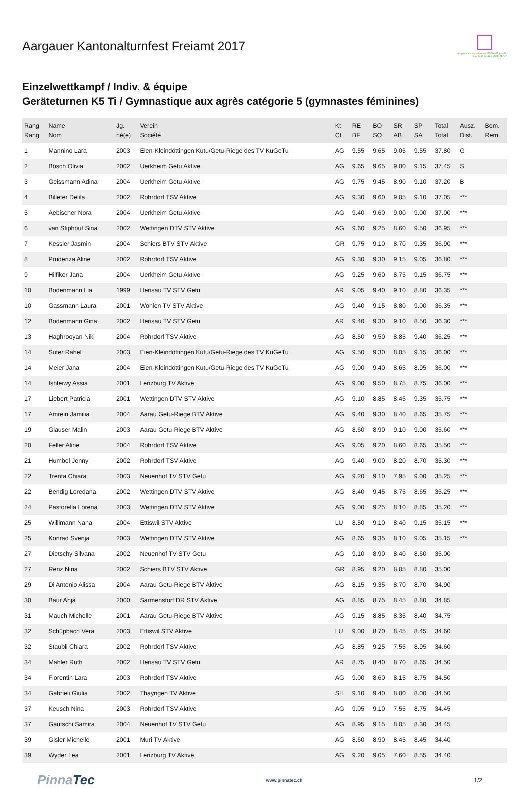Aargauer Kantonalturnfest Freiamt 2017
Aargauer Kantonalturnfest FREIAMT 14.–25. Juni 2017 US PUURER FROID
Einzelwettkampf / Indiv. & équipe
Geräteturnen K5 Ti / Gymnastique aux agrès catégorie 5 (gymnastes féminines)
| Rang Rang | Name Nom | Jg. né(e) | Verein Société | Kt Ct | RE BF | BO SO | SR AB | SP SA | Total Total | Ausz. Dist. | Bem. Rem. |
| --- | --- | --- | --- | --- | --- | --- | --- | --- | --- | --- | --- |
| 1 | Mannino Lara | 2003 | Eien-Kleindöttingen Kutu/Getu-Riege des TV KuGeTu | AG | 9.55 | 9.65 | 9.05 | 9.55 | 37.80 | G | |
| 2 | Bösch Olivia | 2002 | Uerkheim Getu Aktive | AG | 9.65 | 9.65 | 9.00 | 9.15 | 37.45 | S | |
| 3 | Geissmann Adina | 2004 | Uerkheim Getu Aktive | AG | 9.75 | 9.45 | 8.90 | 9.10 | 37.20 | B | |
| 4 | Billeter Delila | 2002 | Rohrdorf TSV Aktive | AG | 9.30 | 9.60 | 9.05 | 9.10 | 37.05 | *** | |
| 5 | Aebischer Nora | 2004 | Uerkheim Getu Aktive | AG | 9.40 | 9.60 | 9.00 | 9.00 | 37.00 | *** | |
| 6 | van Stiphout Sina | 2002 | Wettingen DTV STV Aktive | AG | 9.60 | 9.25 | 8.60 | 9.50 | 36.95 | *** | |
| 7 | Kessler Jasmin | 2004 | Schiers BTV STV Aktive | GR | 9.75 | 9.10 | 8.70 | 9.35 | 36.90 | *** | |
| 8 | Prudenza Aline | 2002 | Rohrdorf TSV Aktive | AG | 9.30 | 9.30 | 9.15 | 9.05 | 36.80 | *** | |
| 9 | Hilfiker Jana | 2004 | Uerkheim Getu Aktive | AG | 9.25 | 9.60 | 8.75 | 9.15 | 36.75 | *** | |
| 10 | Bodenmann Lia | 1999 | Herisau TV STV Getu | AR | 9.05 | 9.40 | 9.10 | 8.80 | 36.35 | *** | |
| 10 | Gassmann Laura | 2001 | Wohlen TV STV Aktive | AG | 9.40 | 9.15 | 8.80 | 9.00 | 36.35 | *** | |
| 12 | Bodenmann Gina | 2002 | Herisau TV STV Getu | AR | 9.40 | 9.30 | 9.10 | 8.50 | 36.30 | *** | |
| 13 | Haghrooyan Niki | 2004 | Rohrdorf TSV Aktive | AG | 8.50 | 9.50 | 8.85 | 9.40 | 36.25 | *** | |
| 14 | Suter Rahel | 2003 | Eien-Kleindöttingen Kutu/Getu-Riege des TV KuGeTu | AG | 9.50 | 9.30 | 8.05 | 9.15 | 36.00 | *** | |
| 14 | Meier Jana | 2004 | Eien-Kleindöttingen Kutu/Getu-Riege des TV KuGeTu | AG | 9.00 | 9.40 | 8.65 | 8.95 | 36.00 | *** | |
| 14 | Ishteiwy Assia | 2001 | Lenzburg TV Aktive | AG | 9.00 | 9.50 | 8.75 | 8.75 | 36.00 | *** | |
| 17 | Liebert Patricia | 2001 | Wettingen DTV STV Aktive | AG | 9.10 | 8.85 | 8.45 | 9.35 | 35.75 | *** | |
| 17 | Amrein Jamilia | 2004 | Aarau Getu-Riege BTV Aktive | AG | 9.40 | 9.30 | 8.40 | 8.65 | 35.75 | *** | |
| 19 | Glauser Malin | 2003 | Aarau Getu-Riege BTV Aktive | AG | 8.60 | 8.90 | 9.10 | 9.00 | 35.60 | *** | |
| 20 | Feller Aline | 2004 | Rohrdorf TSV Aktive | AG | 9.05 | 9.20 | 8.60 | 8.65 | 35.50 | *** | |
| 21 | Humbel Jenny | 2002 | Rohrdorf TSV Aktive | AG | 9.40 | 9.00 | 8.20 | 8.70 | 35.30 | *** | |
| 22 | Trenta Chiara | 2003 | Neuenhof TV STV Getu | AG | 9.20 | 9.10 | 7.95 | 9.00 | 35.25 | *** | |
| 22 | Bendig Loredana | 2002 | Wettingen DTV STV Aktive | AG | 8.40 | 9.45 | 8.75 | 8.65 | 35.25 | *** | |
| 24 | Pastorella Lorena | 2003 | Wettingen DTV STV Aktive | AG | 9.00 | 9.25 | 8.10 | 8.85 | 35.20 | *** | |
| 25 | Willimann Nana | 2004 | Ettiswil STV Aktive | LU | 8.50 | 9.10 | 8.40 | 9.15 | 35.15 | *** | |
| 25 | Konrad Svenja | 2003 | Wettingen DTV STV Aktive | AG | 8.65 | 9.35 | 8.10 | 9.05 | 35.15 | *** | |
| 27 | Dietschy Silvana | 2002 | Neuenhof TV STV Getu | AG | 9.10 | 8.90 | 8.40 | 8.60 | 35.00 | | |
| 27 | Renz Nina | 2002 | Schiers BTV STV Aktive | GR | 8.95 | 9.20 | 8.05 | 8.80 | 35.00 | | |
| 29 | Di Antonio Alissa | 2004 | Aarau Getu-Riege BTV Aktive | AG | 8.15 | 9.35 | 8.70 | 8.70 | 34.90 | | |
| 30 | Baur Anja | 2000 | Sarmenstorf DR STV Aktive | AG | 8.85 | 8.75 | 8.45 | 8.80 | 34.85 | | |
| 31 | Mauch Michelle | 2001 | Aarau Getu-Riege BTV Aktive | AG | 9.15 | 8.85 | 8.35 | 8.40 | 34.75 | | |
| 32 | Schüpbach Vera | 2003 | Ettiswil STV Aktive | LU | 9.00 | 8.70 | 8.45 | 8.45 | 34.60 | | |
| 32 | Staubli Chiara | 2002 | Rohrdorf TSV Aktive | AG | 8.85 | 9.25 | 7.55 | 8.95 | 34.60 | | |
| 34 | Mahler Ruth | 2002 | Herisau TV STV Getu | AR | 8.75 | 8.40 | 8.70 | 8.65 | 34.50 | | |
| 34 | Fiorentin Lara | 2003 | Rohrdorf TSV Aktive | AG | 9.00 | 8.60 | 8.15 | 8.75 | 34.50 | | |
| 34 | Gabrieli Giulia | 2002 | Thayngen TV Aktive | SH | 9.10 | 9.40 | 8.00 | 8.00 | 34.50 | | |
| 37 | Keusch Nina | 2003 | Rohrdorf TSV Aktive | AG | 9.05 | 9.10 | 7.55 | 8.75 | 34.45 | | |
| 37 | Gautschi Samira | 2004 | Neuenhof TV STV Getu | AG | 8.95 | 9.15 | 8.05 | 8.30 | 34.45 | | |
| 39 | Gisler Michelle | 2001 | Muri TV Aktive | AG | 8.60 | 8.90 | 8.45 | 8.45 | 34.40 | | |
| 39 | Wyder Lea | 2001 | Lenzburg TV Aktive | AG | 9.20 | 9.05 | 7.60 | 8.55 | 34.40 | | |
PinnaTec
www.pinnatec.ch
1/2